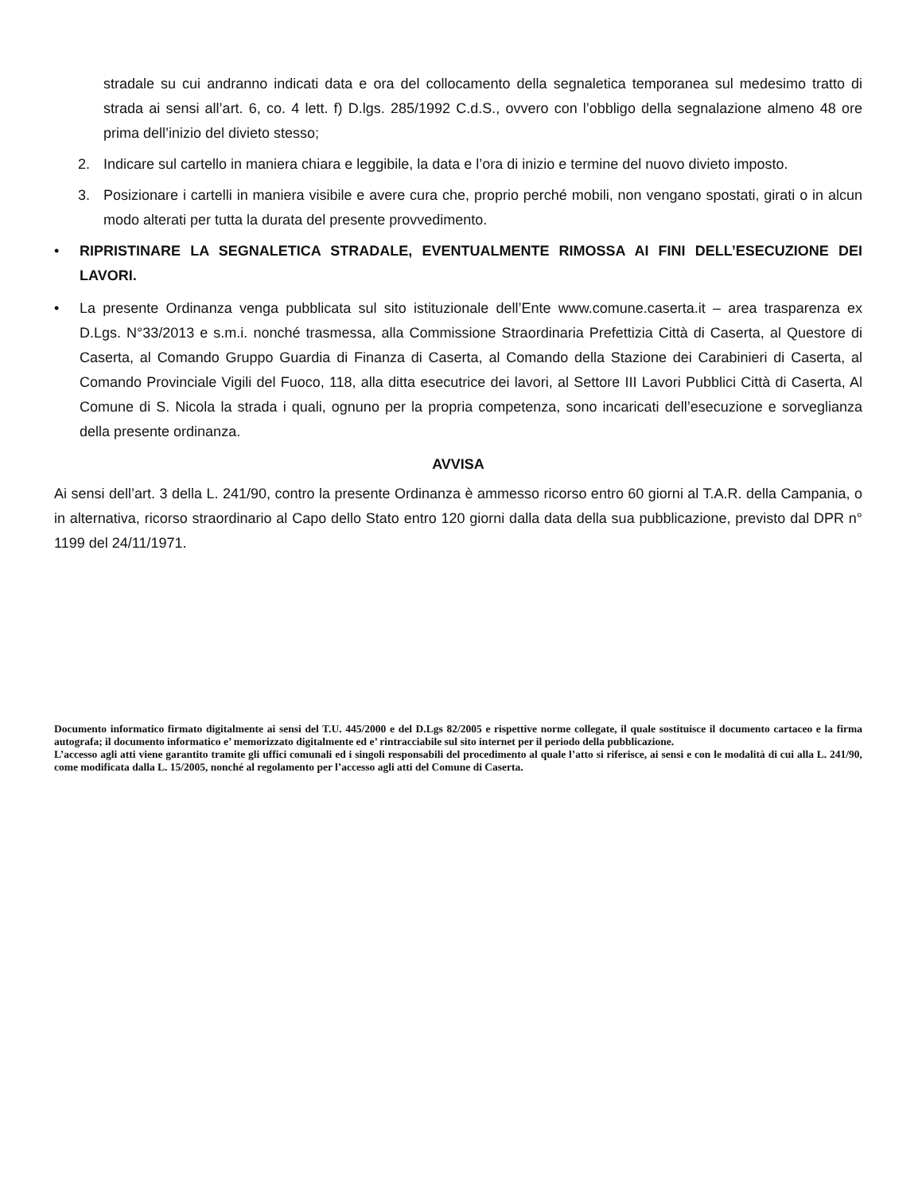stradale su cui andranno indicati data e ora del collocamento della segnaletica temporanea sul medesimo tratto di strada ai sensi all’art. 6, co. 4 lett. f) D.lgs. 285/1992 C.d.S., ovvero con l’obbligo della segnalazione almeno 48 ore prima dell’inizio del divieto stesso;
2. Indicare sul cartello in maniera chiara e leggibile, la data e l’ora di inizio e termine del nuovo divieto imposto.
3. Posizionare i cartelli in maniera visibile e avere cura che, proprio perché mobili, non vengano spostati, girati o in alcun modo alterati per tutta la durata del presente provvedimento.
• RIPRISTINARE LA SEGNALETICA STRADALE, EVENTUALMENTE RIMOSSA AI FINI DELL’ESECUZIONE DEI LAVORI.
• La presente Ordinanza venga pubblicata sul sito istituzionale dell’Ente www.comune.caserta.it – area trasparenza ex D.Lgs. N°33/2013 e s.m.i. nonché trasmessa, alla Commissione Straordinaria Prefettizia Città di Caserta, al Questore di Caserta, al Comando Gruppo Guardia di Finanza di Caserta, al Comando della Stazione dei Carabinieri di Caserta, al Comando Provinciale Vigili del Fuoco, 118, alla ditta esecutrice dei lavori, al Settore III Lavori Pubblici Città di Caserta, Al Comune di S. Nicola la strada i quali, ognuno per la propria competenza, sono incaricati dell’esecuzione e sorveglianza della presente ordinanza.
AVVISA
Ai sensi dell’art. 3 della L. 241/90, contro la presente Ordinanza è ammesso ricorso entro 60 giorni al T.A.R. della Campania, o in alternativa, ricorso straordinario al Capo dello Stato entro 120 giorni dalla data della sua pubblicazione, previsto dal DPR n° 1199 del 24/11/1971.
Documento informatico firmato digitalmente ai sensi del T.U. 445/2000 e del D.Lgs 82/2005 e rispettive norme collegate, il quale sostituisce il documento cartaceo e la firma autografa; il documento informatico e’ memorizzato digitalmente ed e’ rintracciabile sul sito internet per il periodo della pubblicazione.
L’accesso agli atti viene garantito tramite gli uffici comunali ed i singoli responsabili del procedimento al quale l’atto si riferisce, ai sensi e con le modalità di cui alla L. 241/90, come modificata dalla L. 15/2005, nonché al regolamento per l’accesso agli atti del Comune di Caserta.